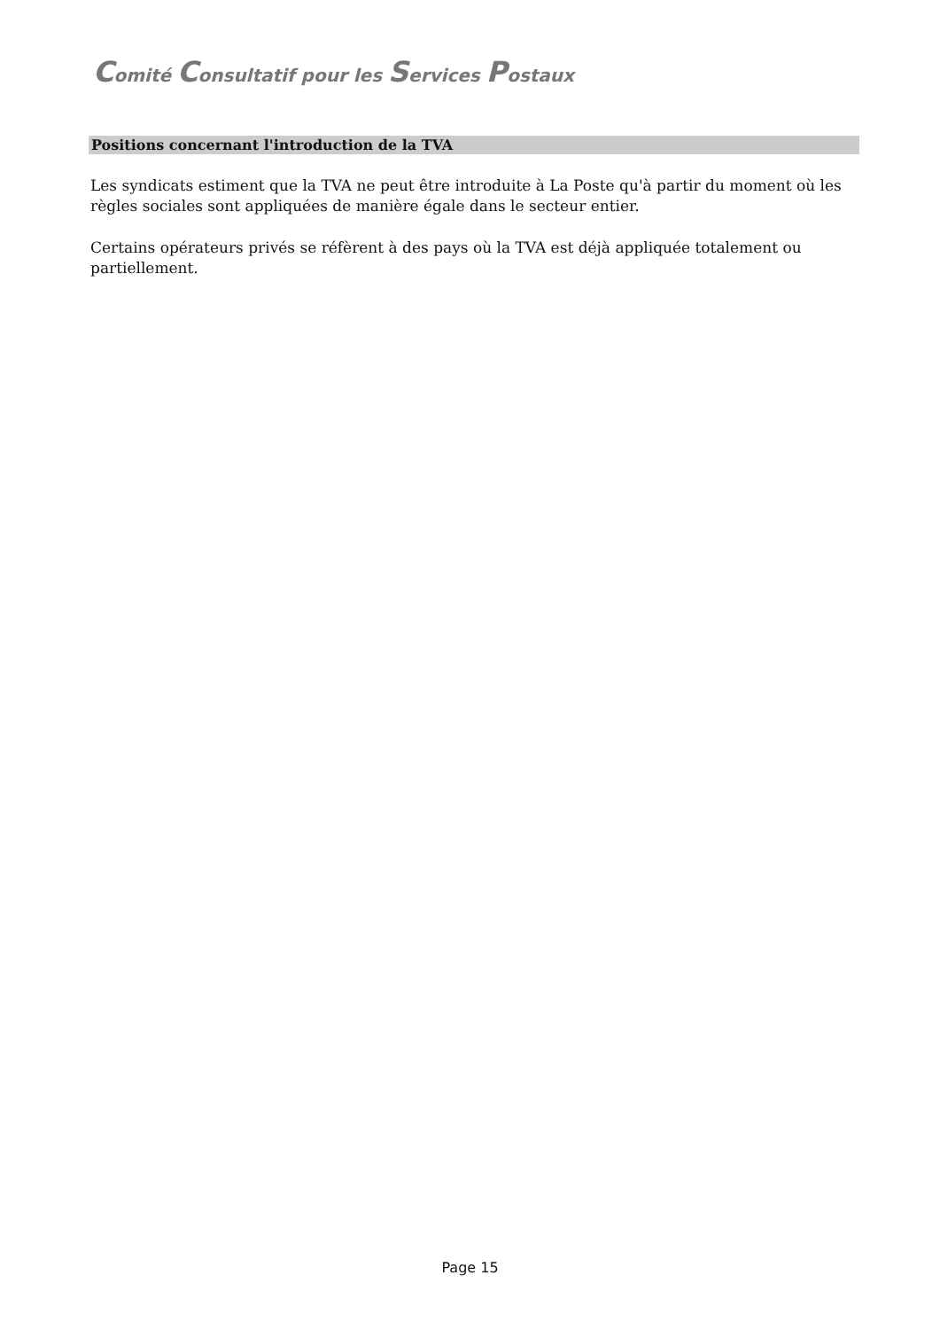Comité Consultatif pour les Services Postaux
Positions concernant l'introduction de la TVA
Les syndicats estiment que la TVA ne peut être introduite à La Poste qu'à partir du moment où les règles sociales sont appliquées de manière égale dans le secteur entier.
Certains opérateurs privés se réfèrent à des pays où la TVA est déjà appliquée totalement ou partiellement.
Page 15